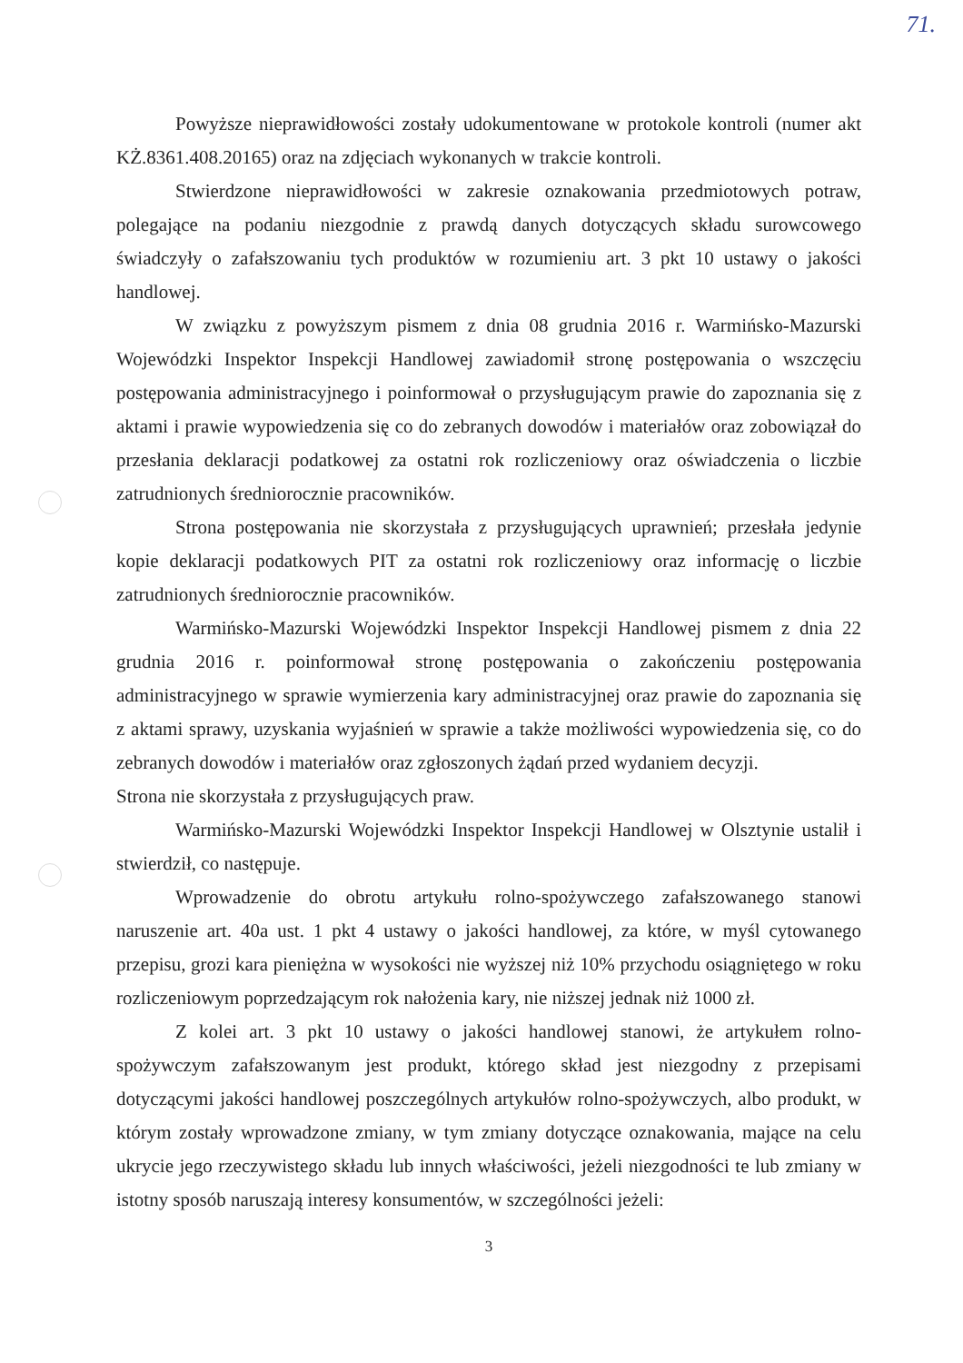71.
Powyższe nieprawidłowości zostały udokumentowane w protokole kontroli (numer akt KŻ.8361.408.20165) oraz na zdjęciach wykonanych w trakcie kontroli.
Stwierdzone nieprawidłowości w zakresie oznakowania przedmiotowych potraw, polegające na podaniu niezgodnie z prawdą danych dotyczących składu surowcowego świadczyły o zafałszowaniu tych produktów w rozumieniu art. 3 pkt 10 ustawy o jakości handlowej.
W związku z powyższym pismem z dnia 08 grudnia 2016 r. Warmińsko-Mazurski Wojewódzki Inspektor Inspekcji Handlowej zawiadomił stronę postępowania o wszczęciu postępowania administracyjnego i poinformował o przysługującym prawie do zapoznania się z aktami i prawie wypowiedzenia się co do zebranych dowodów i materiałów oraz zobowiązał do przesłania deklaracji podatkowej za ostatni rok rozliczeniowy oraz oświadczenia o liczbie zatrudnionych średniorocznie pracowników.
Strona postępowania nie skorzystała z przysługujących uprawnień; przesłała jedynie kopie deklaracji podatkowych PIT za ostatni rok rozliczeniowy oraz informację o liczbie zatrudnionych średniorocznie pracowników.
Warmińsko-Mazurski Wojewódzki Inspektor Inspekcji Handlowej pismem z dnia 22 grudnia 2016 r. poinformował stronę postępowania o zakończeniu postępowania administracyjnego w sprawie wymierzenia kary administracyjnej oraz prawie do zapoznania się z aktami sprawy, uzyskania wyjaśnień w sprawie a także możliwości wypowiedzenia się, co do zebranych dowodów i materiałów oraz zgłoszonych żądań przed wydaniem decyzji.
Strona nie skorzystała z przysługujących praw.
Warmińsko-Mazurski Wojewódzki Inspektor Inspekcji Handlowej w Olsztynie ustalił i stwierdził, co następuje.
Wprowadzenie do obrotu artykułu rolno-spożywczego zafałszowanego stanowi naruszenie art. 40a ust. 1 pkt 4 ustawy o jakości handlowej, za które, w myśl cytowanego przepisu, grozi kara pieniężna w wysokości nie wyższej niż 10% przychodu osiągniętego w roku rozliczeniowym poprzedzającym rok nałożenia kary, nie niższej jednak niż 1000 zł.
Z kolei art. 3 pkt 10 ustawy o jakości handlowej stanowi, że artykułem rolno-spożywczym zafałszowanym jest produkt, którego skład jest niezgodny z przepisami dotyczącymi jakości handlowej poszczególnych artykułów rolno-spożywczych, albo produkt, w którym zostały wprowadzone zmiany, w tym zmiany dotyczące oznakowania, mające na celu ukrycie jego rzeczywistego składu lub innych właściwości, jeżeli niezgodności te lub zmiany w istotny sposób naruszają interesy konsumentów, w szczególności jeżeli:
3